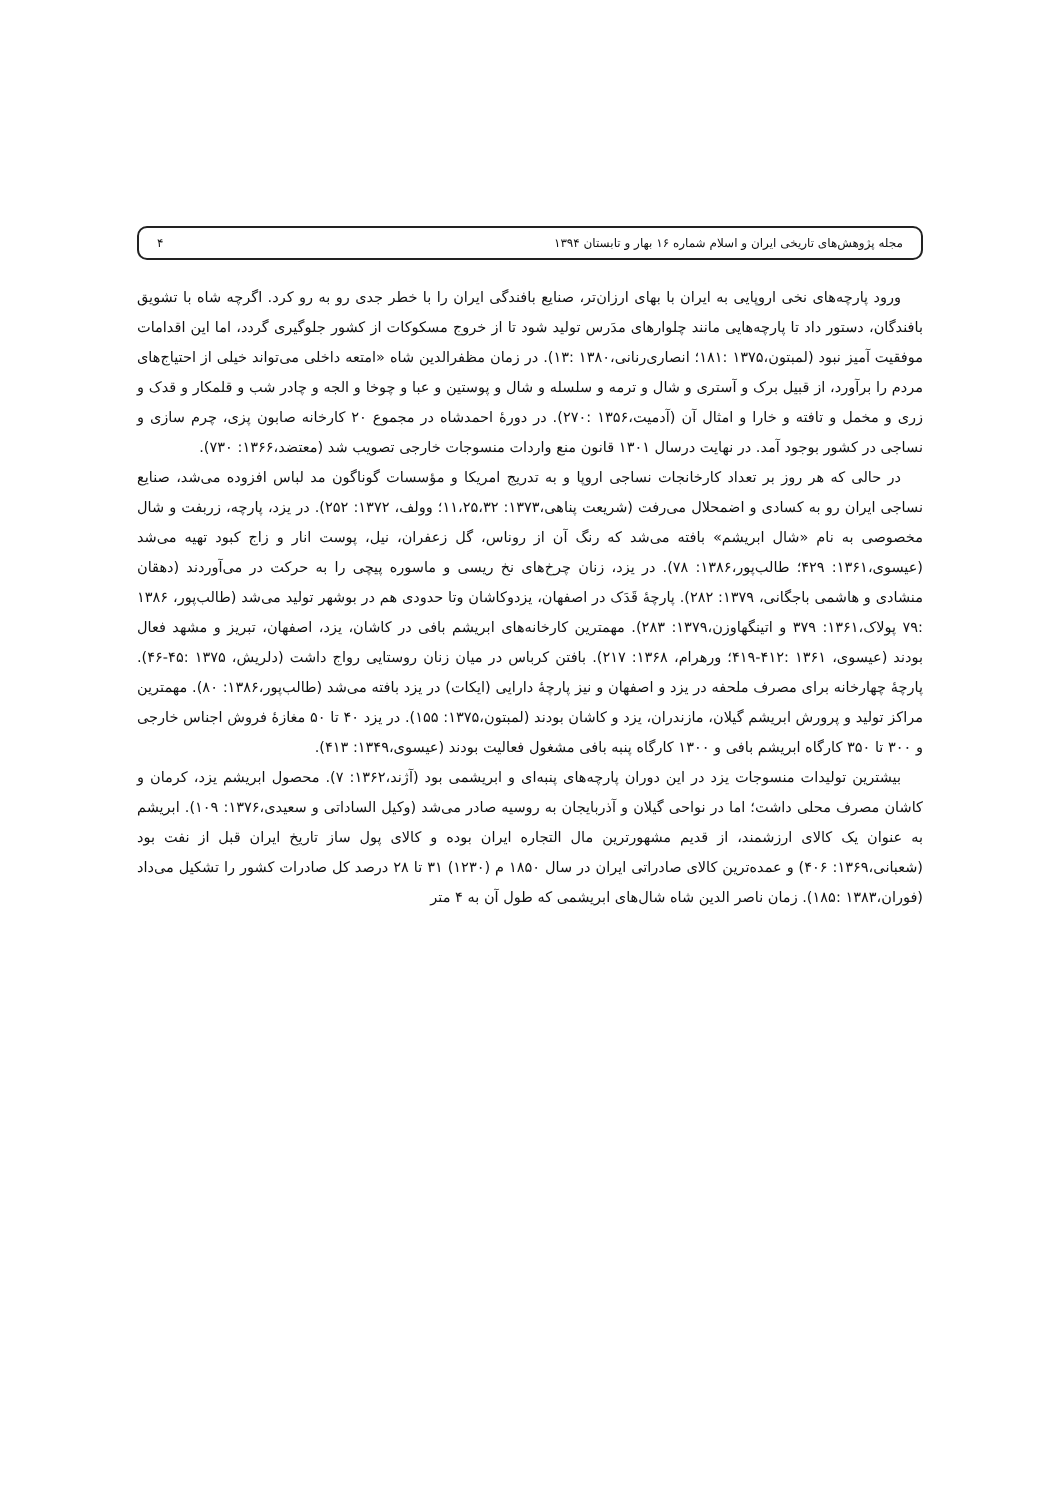مجله پژوهش‌های تاریخی ایران و اسلام شماره ۱۶ بهار و تابستان ۱۳۹۴ ۴
ورود پارچه‌های نخی اروپایی به ایران با بهای ارزان‌تر، صنایع بافندگی ایران را با خطر جدی رو به رو کرد. اگرچه شاه با تشویق بافندگان، دستور داد تا پارچه‌هایی مانند چلوارهای مدَرس تولید شود تا از خروج مسکوکات از کشور جلوگیری گردد، اما این اقدامات موفقیت آمیز نبود (لمبتون،۱۳۷۵ :۱۸۱؛ انصاری‌رنانی،۱۳۸۰ :۱۳). در زمان مظفرالدین شاه «امتعه داخلی می‌تواند خیلی از احتیاج‌های مردم را برآورد، از قبیل برک و آستری و شال و ترمه و سلسله و شال و پوستین و عبا و چوخا و الجه و چادر شب و قلمکار و قدک و زری و مخمل و تافته و خارا و امثال آن (آدمیت،۱۳۵۶ :۲۷۰). در دورهٔ احمدشاه در مجموع ۲۰ کارخانه صابون پزی، چرم سازی و نساجی در کشور بوجود آمد. در نهایت درسال ۱۳۰۱ قانون منع واردات منسوجات خارجی تصویب شد (معتضد،۱۳۶۶: ۷۳۰).
در حالی که هر روز بر تعداد کارخانجات نساجی اروپا و به تدریج امریکا و مؤسسات گوناگون مد لباس افزوده می‌شد، صنایع نساجی ایران رو به کسادی و اضمحلال می‌رفت (شریعت پناهی،۱۳۷۳: ۱۱،۲۵،۳۲؛ وولف، ۱۳۷۲: ۲۵۲). در یزد، پارچه، زربفت و شال مخصوصی به نام «شال ابریشم» بافته می‌شد که رنگ آن از روناس، گل زعفران، نیل، پوست انار و زاج کبود تهیه می‌شد (عیسوی،۱۳۶۱: ۴۲۹؛ طالب‌پور،۱۳۸۶: ۷۸). در یزد، زنان چرخ‌های نخ ریسی و ماسوره پیچی را به حرکت در می‌آوردند (دهقان منشادی و هاشمی باجگانی، ۱۳۷۹: ۲۸۲). پارچهٔ قَدَک در اصفهان، یزدوکاشان وتا حدودی هم در بوشهر تولید می‌شد (طالب‌پور، ۱۳۸۶ :۷۹ پولاک،۱۳۶۱: ۳۷۹ و اتینگهاوزن،۱۳۷۹: ۲۸۳). مهمترین کارخانه‌های ابریشم بافی در کاشان، یزد، اصفهان، تبریز و مشهد فعال بودند (عیسوی، ۱۳۶۱ :۴۱۲-۴۱۹؛ ورهرام، ۱۳۶۸: ۲۱۷). بافتن کرباس در میان زنان روستایی رواج داشت (دلریش، ۱۳۷۵ :۴۵-۴۶). پارچهٔ چهارخانه برای مصرف ملحفه در یزد و اصفهان و نیز پارچهٔ دارایی (ایکات) در یزد بافته می‌شد (طالب‌پور،۱۳۸۶: ۸۰). مهمترین مراکز تولید و پرورش ابریشم گیلان، مازندران، یزد و کاشان بودند (لمبتون،۱۳۷۵: ۱۵۵). در یزد ۴۰ تا ۵۰ مغازهٔ فروش اجناس خارجی و ۳۰۰ تا ۳۵۰ کارگاه ابریشم بافی و ۱۳۰۰ کارگاه پنبه بافی مشغول فعالیت بودند (عیسوی،۱۳۴۹: ۴۱۳).
بیشترین تولیدات منسوجات یزد در این دوران پارچه‌های پنبه‌ای و ابریشمی بود (آژند،۱۳۶۲: ۷). محصول ابریشم یزد، کرمان و کاشان مصرف محلی داشت؛ اما در نواحی گیلان و آذربایجان به روسیه صادر می‌شد (وکیل الساداتی و سعیدی،۱۳۷۶: ۱۰۹). ابریشم به عنوان یک کالای ارزشمند، از قدیم مشهورترین مال التجاره ایران بوده و کالای پول ساز تاریخ ایران قبل از نفت بود (شعبانی،۱۳۶۹: ۴۰۶) و عمده‌ترین کالای صادراتی ایران در سال ۱۸۵۰ م (۱۲۳۰) ۳۱ تا ۲۸ درصد کل صادرات کشور را تشکیل می‌داد (فوران،۱۳۸۳ :۱۸۵). زمان ناصر الدین شاه شال‌های ابریشمی که طول آن به ۴ متر